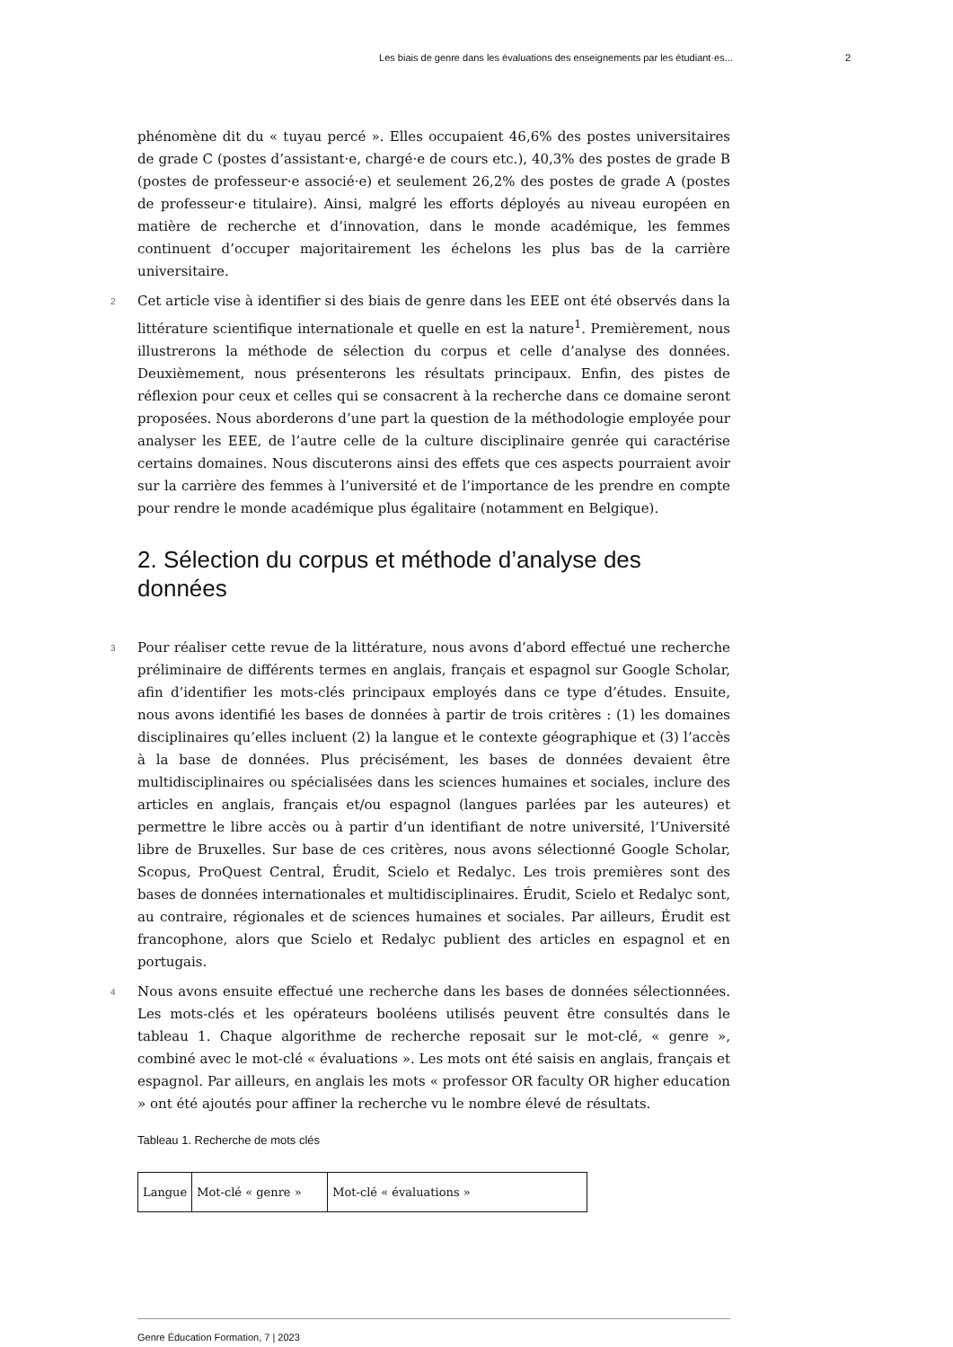Les biais de genre dans les évaluations des enseignements par les étudiant·es... 2
phénomène dit du « tuyau percé ». Elles occupaient 46,6% des postes universitaires de grade C (postes d’assistant·e, chargé·e de cours etc.), 40,3% des postes de grade B (postes de professeur·e associé·e) et seulement 26,2% des postes de grade A (postes de professeur·e titulaire). Ainsi, malgré les efforts déployés au niveau européen en matière de recherche et d’innovation, dans le monde académique, les femmes continuent d’occuper majoritairement les échelons les plus bas de la carrière universitaire.
2 Cet article vise à identifier si des biais de genre dans les EEE ont été observés dans la littérature scientifique internationale et quelle en est la nature<sup>1</sup>. Premièrement, nous illustrerons la méthode de sélection du corpus et celle d’analyse des données. Deuxièmement, nous présenterons les résultats principaux. Enfin, des pistes de réflexion pour ceux et celles qui se consacrent à la recherche dans ce domaine seront proposées. Nous aborderons d’une part la question de la méthodologie employée pour analyser les EEE, de l’autre celle de la culture disciplinaire genrée qui caractérise certains domaines. Nous discuterons ainsi des effets que ces aspects pourraient avoir sur la carrière des femmes à l’université et de l’importance de les prendre en compte pour rendre le monde académique plus égalitaire (notamment en Belgique).
2. Sélection du corpus et méthode d’analyse des données
3 Pour réaliser cette revue de la littérature, nous avons d’abord effectué une recherche préliminaire de différents termes en anglais, français et espagnol sur Google Scholar, afin d’identifier les mots-clés principaux employés dans ce type d’études. Ensuite, nous avons identifié les bases de données à partir de trois critères : (1) les domaines disciplinaires qu’elles incluent (2) la langue et le contexte géographique et (3) l’accès à la base de données. Plus précisément, les bases de données devaient être multidisciplinaires ou spécialisées dans les sciences humaines et sociales, inclure des articles en anglais, français et/ou espagnol (langues parlées par les auteures) et permettre le libre accès ou à partir d’un identifiant de notre université, l’Université libre de Bruxelles. Sur base de ces critères, nous avons sélectionné Google Scholar, Scopus, ProQuest Central, Érudit, Scielo et Redalyc. Les trois premières sont des bases de données internationales et multidisciplinaires. Érudit, Scielo et Redalyc sont, au contraire, régionales et de sciences humaines et sociales. Par ailleurs, Érudit est francophone, alors que Scielo et Redalyc publient des articles en espagnol et en portugais.
4 Nous avons ensuite effectué une recherche dans les bases de données sélectionnées. Les mots-clés et les opérateurs booléens utilisés peuvent être consultés dans le tableau 1. Chaque algorithme de recherche reposait sur le mot-clé, « genre », combiné avec le mot-clé « évaluations ». Les mots ont été saisis en anglais, français et espagnol. Par ailleurs, en anglais les mots « professor OR faculty OR higher education » ont été ajoutés pour affiner la recherche vu le nombre élevé de résultats.
Tableau 1. Recherche de mots clés
| Langue | Mot-clé « genre » | Mot-clé « évaluations » |
Genre Éducation Formation, 7 | 2023